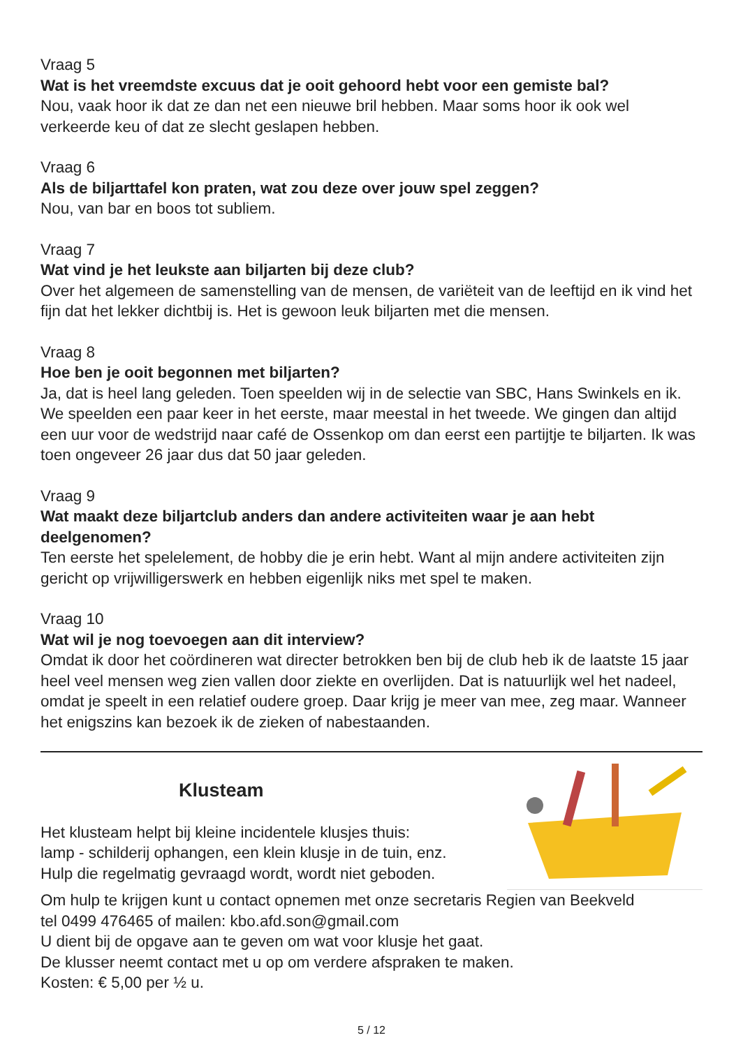Vraag 5
Wat is het vreemdste excuus dat je ooit gehoord hebt voor een gemiste bal?
Nou, vaak hoor ik dat ze dan net een nieuwe bril hebben. Maar soms hoor ik ook wel verkeerde keu of dat ze slecht geslapen hebben.
Vraag 6
Als de biljarttafel kon praten, wat zou deze over jouw spel zeggen?
Nou, van bar en boos tot subliem.
Vraag 7
Wat vind je het leukste aan biljarten bij deze club?
Over het algemeen de samenstelling van de mensen, de variëteit van de leeftijd en ik vind het fijn dat het lekker dichtbij is. Het is gewoon leuk biljarten met die mensen.
Vraag 8
Hoe ben je ooit begonnen met biljarten?
Ja, dat is heel lang geleden. Toen speelden wij in de selectie van SBC, Hans Swinkels en ik. We speelden een paar keer in het eerste, maar meestal in het tweede. We gingen dan altijd een uur voor de wedstrijd naar café de Ossenkop om dan eerst een partijtje te biljarten. Ik was toen ongeveer 26 jaar dus dat 50 jaar geleden.
Vraag 9
Wat maakt deze biljartclub anders dan andere activiteiten waar je aan hebt deelgenomen?
Ten eerste het spelelement, de hobby die je erin hebt. Want al mijn andere activiteiten zijn gericht op vrijwilligerswerk en hebben eigenlijk niks met spel te maken.
Vraag 10
Wat wil je nog toevoegen aan dit interview?
Omdat ik door het coördineren wat directer betrokken ben bij de club heb ik de laatste 15 jaar heel veel mensen weg zien vallen door ziekte en overlijden. Dat is natuurlijk wel het nadeel, omdat je speelt in een relatief oudere groep. Daar krijg je meer van mee, zeg maar. Wanneer het enigszins kan bezoek ik de zieken of nabestaanden.
Klusteam
Het klusteam helpt bij kleine incidentele klusjes thuis:
lamp - schilderij ophangen, een klein klusje in de tuin, enz.
Hulp die regelmatig gevraagd wordt, wordt niet geboden.
Om hulp te krijgen kunt u contact opnemen met onze secretaris Regien van Beekveld
tel 0499 476465 of mailen: kbo.afd.son@gmail.com
U dient bij de opgave aan te geven om wat voor klusje het gaat.
De klusser neemt contact met u op om verdere afspraken te maken.
Kosten: € 5,00 per ½ u.
5 / 12